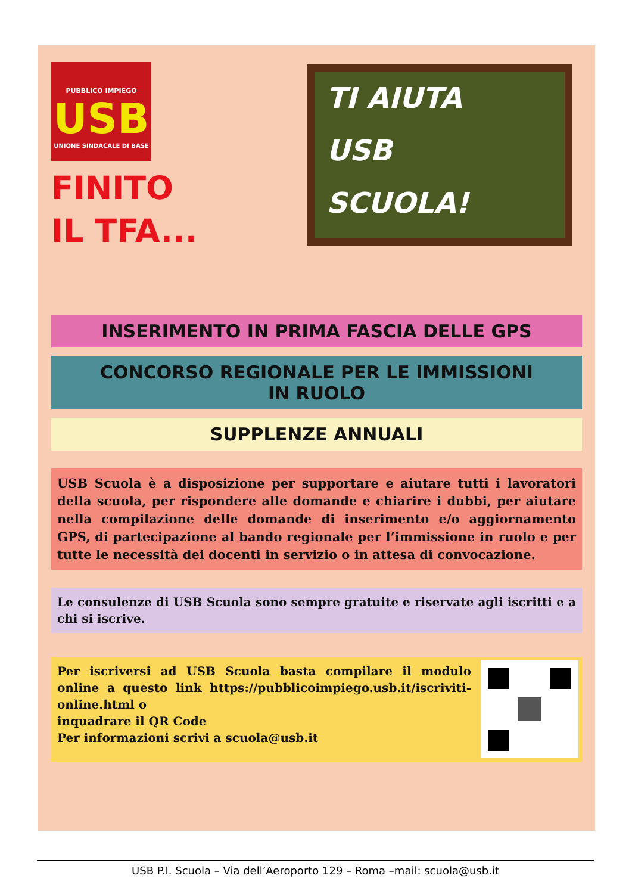PUBBLICO IMPIEGO
USB
UNIONE SINDACALE DI BASE
FINITO
IL TFA...
TI AIUTA
USB
SCUOLA!
INSERIMENTO IN PRIMA FASCIA DELLE GPS
CONCORSO REGIONALE PER LE IMMISSIONI
IN RUOLO
SUPPLENZE ANNUALI
USB Scuola è a disposizione per supportare e aiutare tutti i lavoratori della scuola, per rispondere alle domande e chiarire i dubbi, per aiutare nella compilazione delle domande di inserimento e/o aggiornamento GPS, di partecipazione al bando regionale per l’immissione in ruolo e per tutte le necessità dei docenti in servizio o in attesa di convocazione.
Le consulenze di USB Scuola sono sempre gratuite e riservate agli iscritti e a chi si iscrive.
Per iscriversi ad USB Scuola basta compilare il modulo online a questo link https://pubblicoimpiego.usb.it/iscriviti-online.html o
inquadrare il QR Code
Per informazioni scrivi a scuola@usb.it
USB P.I. Scuola – Via dell’Aeroporto 129 – Roma –mail: scuola@usb.it